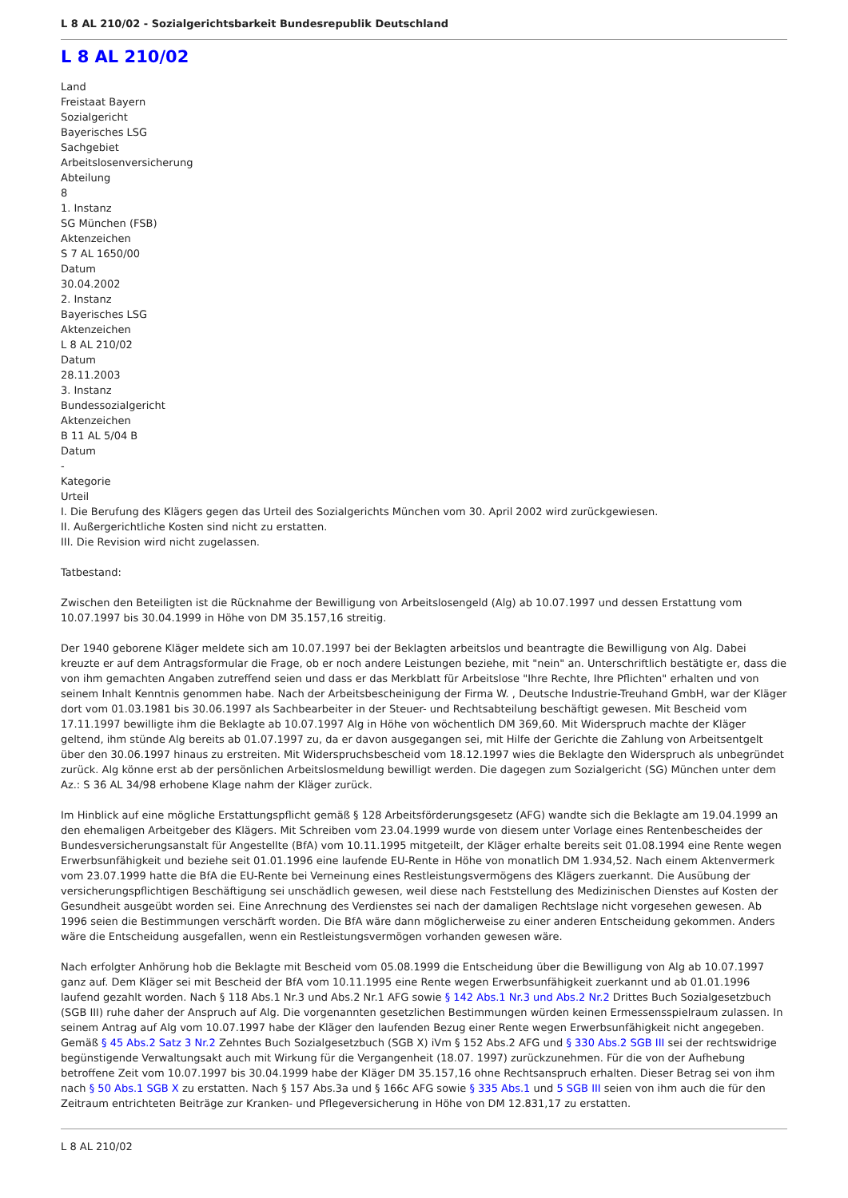L 8 AL 210/02 - Sozialgerichtsbarkeit Bundesrepublik Deutschland
L 8 AL 210/02
Land
Freistaat Bayern
Sozialgericht
Bayerisches LSG
Sachgebiet
Arbeitslosenversicherung
Abteilung
8
1. Instanz
SG München (FSB)
Aktenzeichen
S 7 AL 1650/00
Datum
30.04.2002
2. Instanz
Bayerisches LSG
Aktenzeichen
L 8 AL 210/02
Datum
28.11.2003
3. Instanz
Bundessozialgericht
Aktenzeichen
B 11 AL 5/04 B
Datum
-
Kategorie
Urteil
I. Die Berufung des Klägers gegen das Urteil des Sozialgerichts München vom 30. April 2002 wird zurückgewiesen.
II. Außergerichtliche Kosten sind nicht zu erstatten.
III. Die Revision wird nicht zugelassen.
Tatbestand:
Zwischen den Beteiligten ist die Rücknahme der Bewilligung von Arbeitslosengeld (Alg) ab 10.07.1997 und dessen Erstattung vom 10.07.1997 bis 30.04.1999 in Höhe von DM 35.157,16 streitig.
Der 1940 geborene Kläger meldete sich am 10.07.1997 bei der Beklagten arbeitslos und beantragte die Bewilligung von Alg. Dabei kreuzte er auf dem Antragsformular die Frage, ob er noch andere Leistungen beziehe, mit "nein" an. Unterschriftlich bestätigte er, dass die von ihm gemachten Angaben zutreffend seien und dass er das Merkblatt für Arbeitslose "Ihre Rechte, Ihre Pflichten" erhalten und von seinem Inhalt Kenntnis genommen habe. Nach der Arbeitsbescheinigung der Firma W. , Deutsche Industrie-Treuhand GmbH, war der Kläger dort vom 01.03.1981 bis 30.06.1997 als Sachbearbeiter in der Steuer- und Rechtsabteilung beschäftigt gewesen. Mit Bescheid vom 17.11.1997 bewilligte ihm die Beklagte ab 10.07.1997 Alg in Höhe von wöchentlich DM 369,60. Mit Widerspruch machte der Kläger geltend, ihm stünde Alg bereits ab 01.07.1997 zu, da er davon ausgegangen sei, mit Hilfe der Gerichte die Zahlung von Arbeitsentgelt über den 30.06.1997 hinaus zu erstreiten. Mit Widerspruchsbescheid vom 18.12.1997 wies die Beklagte den Widerspruch als unbegründet zurück. Alg könne erst ab der persönlichen Arbeitslosmeldung bewilligt werden. Die dagegen zum Sozialgericht (SG) München unter dem Az.: S 36 AL 34/98 erhobene Klage nahm der Kläger zurück.
Im Hinblick auf eine mögliche Erstattungspflicht gemäß § 128 Arbeitsförderungsgesetz (AFG) wandte sich die Beklagte am 19.04.1999 an den ehemaligen Arbeitgeber des Klägers. Mit Schreiben vom 23.04.1999 wurde von diesem unter Vorlage eines Rentenbescheides der Bundesversicherungsanstalt für Angestellte (BfA) vom 10.11.1995 mitgeteilt, der Kläger erhalte bereits seit 01.08.1994 eine Rente wegen Erwerbsunfähigkeit und beziehe seit 01.01.1996 eine laufende EU-Rente in Höhe von monatlich DM 1.934,52. Nach einem Aktenvermerk vom 23.07.1999 hatte die BfA die EU-Rente bei Verneinung eines Restleistungsvermögens des Klägers zuerkannt. Die Ausübung der versicherungspflichtigen Beschäftigung sei unschädlich gewesen, weil diese nach Feststellung des Medizinischen Dienstes auf Kosten der Gesundheit ausgeübt worden sei. Eine Anrechnung des Verdienstes sei nach der damaligen Rechtslage nicht vorgesehen gewesen. Ab 1996 seien die Bestimmungen verschärft worden. Die BfA wäre dann möglicherweise zu einer anderen Entscheidung gekommen. Anders wäre die Entscheidung ausgefallen, wenn ein Restleistungsvermögen vorhanden gewesen wäre.
Nach erfolgter Anhörung hob die Beklagte mit Bescheid vom 05.08.1999 die Entscheidung über die Bewilligung von Alg ab 10.07.1997 ganz auf. Dem Kläger sei mit Bescheid der BfA vom 10.11.1995 eine Rente wegen Erwerbsunfähigkeit zuerkannt und ab 01.01.1996 laufend gezahlt worden. Nach § 118 Abs.1 Nr.3 und Abs.2 Nr.1 AFG sowie § 142 Abs.1 Nr.3 und Abs.2 Nr.2 Drittes Buch Sozialgesetzbuch (SGB III) ruhe daher der Anspruch auf Alg. Die vorgenannten gesetzlichen Bestimmungen würden keinen Ermessensspielraum zulassen. In seinem Antrag auf Alg vom 10.07.1997 habe der Kläger den laufenden Bezug einer Rente wegen Erwerbsunfähigkeit nicht angegeben. Gemäß § 45 Abs.2 Satz 3 Nr.2 Zehntes Buch Sozialgesetzbuch (SGB X) iVm § 152 Abs.2 AFG und § 330 Abs.2 SGB III sei der rechtswidrige begünstigende Verwaltungsakt auch mit Wirkung für die Vergangenheit (18.07. 1997) zurückzunehmen. Für die von der Aufhebung betroffene Zeit vom 10.07.1997 bis 30.04.1999 habe der Kläger DM 35.157,16 ohne Rechtsanspruch erhalten. Dieser Betrag sei von ihm nach § 50 Abs.1 SGB X zu erstatten. Nach § 157 Abs.3a und § 166c AFG sowie § 335 Abs.1 und 5 SGB III seien von ihm auch die für den Zeitraum entrichteten Beiträge zur Kranken- und Pflegeversicherung in Höhe von DM 12.831,17 zu erstatten.
L 8 AL 210/02